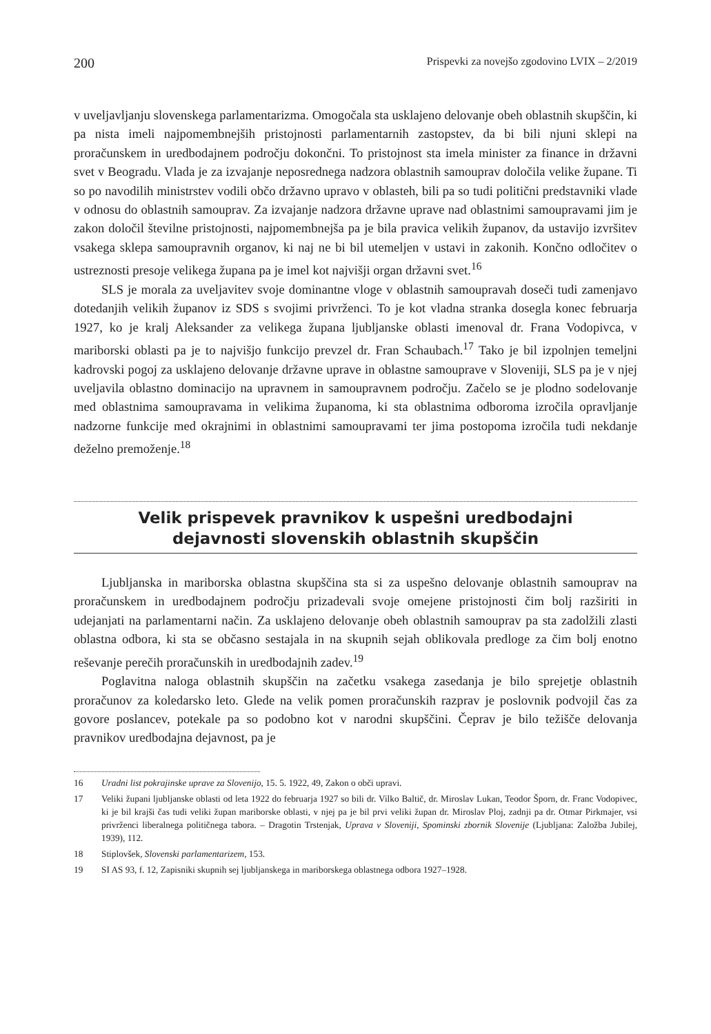200 Prispevki za novejšo zgodovino LVIX – 2/2019
v uveljavljanju slovenskega parlamentarizma. Omogočala sta usklajeno delovanje obeh oblastnih skupščin, ki pa nista imeli najpomembnejših pristojnosti parlamentarnih zastopstev, da bi bili njuni sklepi na proračunskem in uredbodajnem področju dokončni. To pristojnost sta imela minister za finance in državni svet v Beogradu. Vlada je za izvajanje neposrednega nadzora oblastnih samouprav določila velike župane. Ti so po navodilih ministrstev vodili občo državno upravo v oblasteh, bili pa so tudi politični predstavniki vlade v odnosu do oblastnih samouprav. Za izvajanje nadzora državne uprave nad oblastnimi samoupravami jim je zakon določil številne pristojnosti, najpomembnejša pa je bila pravica velikih županov, da ustavijo izvršitev vsakega sklepa samoupravnih organov, ki naj ne bi bil utemeljen v ustavi in zakonih. Končno odločitev o ustreznosti presoje velikega župana pa je imel kot najvišji organ državni svet.<sup>16</sup>
SLS je morala za uveljavitev svoje dominantne vloge v oblastnih samoupravah doseči tudi zamenjavo dotedanjih velikih županov iz SDS s svojimi privrženci. To je kot vladna stranka dosegla konec februarja 1927, ko je kralj Aleksander za velikega župana ljubljanske oblasti imenoval dr. Frana Vodopivca, v mariborski oblasti pa je to najvišjo funkcijo prevzel dr. Fran Schaubach.<sup>17</sup> Tako je bil izpolnjen temeljni kadrovski pogoj za usklajeno delovanje državne uprave in oblastne samouprave v Sloveniji, SLS pa je v njej uveljavila oblastno dominacijo na upravnem in samoupravnem področju. Začelo se je plodno sodelovanje med oblastnima samoupravama in velikima županoma, ki sta oblastnima odboroma izročila opravljanje nadzorne funkcije med okrajnimi in oblastnimi samoupravami ter jima postopoma izročila tudi nekdanje deželno premoženje.<sup>18</sup>
Velik prispevek pravnikov k uspešni uredbodajni
dejavnosti slovenskih oblastnih skupščin
Ljubljanska in mariborska oblastna skupščina sta si za uspešno delovanje oblastnih samouprav na proračunskem in uredbodajnem področju prizadevali svoje omejene pristojnosti čim bolj razširiti in udejanjati na parlamentarni način. Za usklajeno delovanje obeh oblastnih samouprav pa sta zadolžili zlasti oblastna odbora, ki sta se občasno sestajala in na skupnih sejah oblikovala predloge za čim bolj enotno reševanje perečih proračunskih in uredbodajnih zadev.<sup>19</sup>
Poglavitna naloga oblastnih skupščin na začetku vsakega zasedanja je bilo sprejetje oblastnih proračunov za koledarsko leto. Glede na velik pomen proračunskih razprav je poslovnik podvojil čas za govore poslancev, potekale pa so podobno kot v narodni skupščini. Čeprav je bilo težišče delovanja pravnikov uredbodajna dejavnost, pa je
16 Uradni list pokrajinske uprave za Slovenijo, 15. 5. 1922, 49, Zakon o obči upravi.
17 Veliki župani ljubljanske oblasti od leta 1922 do februarja 1927 so bili dr. Vilko Baltič, dr. Miroslav Lukan, Teodor Šporn, dr. Franc Vodopivec, ki je bil krajši čas tudi veliki župan mariborske oblasti, v njej pa je bil prvi veliki župan dr. Miroslav Ploj, zadnji pa dr. Otmar Pirkmajer, vsi privrženci liberalnega političnega tabora. – Dragotin Trstenjak, Uprava v Sloveniji, Spominski zbornik Slovenije (Ljubljana: Založba Jubilej, 1939), 112.
18 Stiplovšek, Slovenski parlamentarizem, 153.
19 SI AS 93, f. 12, Zapisniki skupnih sej ljubljanskega in mariborskega oblastnega odbora 1927–1928.